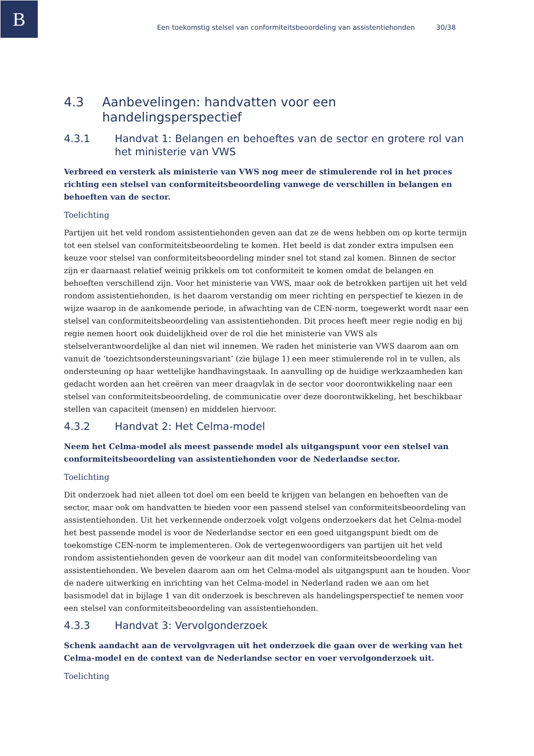B
Een toekomstig stelsel van conformiteitsbeoordeling van assistentiehonden 30/38
4.3 Aanbevelingen: handvatten voor een handelingsperspectief
4.3.1 Handvat 1: Belangen en behoeftes van de sector en grotere rol van het ministerie van VWS
Verbreed en versterk als ministerie van VWS nog meer de stimulerende rol in het proces richting een stelsel van conformiteitsbeoordeling vanwege de verschillen in belangen en behoeften van de sector.
Toelichting
Partijen uit het veld rondom assistentiehonden geven aan dat ze de wens hebben om op korte termijn tot een stelsel van conformiteitsbeoordeling te komen. Het beeld is dat zonder extra impulsen een keuze voor stelsel van conformiteitsbeoordeling minder snel tot stand zal komen. Binnen de sector zijn er daarnaast relatief weinig prikkels om tot conformiteit te komen omdat de belangen en behoeften verschillend zijn. Voor het ministerie van VWS, maar ook de betrokken partijen uit het veld rondom assistentiehonden, is het daarom verstandig om meer richting en perspectief te kiezen in de wijze waarop in de aankomende periode, in afwachting van de CEN-norm, toegewerkt wordt naar een stelsel van conformiteitsbeoordeling van assistentiehonden. Dit proces heeft meer regie nodig en bij regie nemen hoort ook duidelijkheid over de rol die het ministerie van VWS als stelselverantwoordelijke al dan niet wil innemen. We raden het ministerie van VWS daarom aan om vanuit de ‘toezichtsondersteuningsvariant’ (zie bijlage 1) een meer stimulerende rol in te vullen, als ondersteuning op haar wettelijke handhavingstaak. In aanvulling op de huidige werkzaamheden kan gedacht worden aan het creëren van meer draagvlak in de sector voor doorontwikkeling naar een stelsel van conformiteitsbeoordeling, de communicatie over deze doorontwikkeling, het beschikbaar stellen van capaciteit (mensen) en middelen hiervoor.
4.3.2 Handvat 2: Het Celma-model
Neem het Celma-model als meest passende model als uitgangspunt voor een stelsel van conformiteitsbeoordeling van assistentiehonden voor de Nederlandse sector.
Toelichting
Dit onderzoek had niet alleen tot doel om een beeld te krijgen van belangen en behoeften van de sector, maar ook om handvatten te bieden voor een passend stelsel van conformiteitsbeoordeling van assistentiehonden. Uit het verkennende onderzoek volgt volgens onderzoekers dat het Celma-model het best passende model is voor de Nederlandse sector en een goed uitgangspunt biedt om de toekomstige CEN-norm te implementeren. Ook de vertegenwoordigers van partijen uit het veld rondom assistentiehonden geven de voorkeur aan dit model van conformiteitsbeoordeling van assistentiehonden. We bevelen daarom aan om het Celma-model als uitgangspunt aan te houden. Voor de nadere uitwerking en inrichting van het Celma-model in Nederland raden we aan om het basismodel dat in bijlage 1 van dit onderzoek is beschreven als handelingsperspectief te nemen voor een stelsel van conformiteitsbeoordeling van assistentiehonden.
4.3.3 Handvat 3: Vervolgonderzoek
Schenk aandacht aan de vervolgvragen uit het onderzoek die gaan over de werking van het Celma-model en de context van de Nederlandse sector en voer vervolgonderzoek uit.
Toelichting